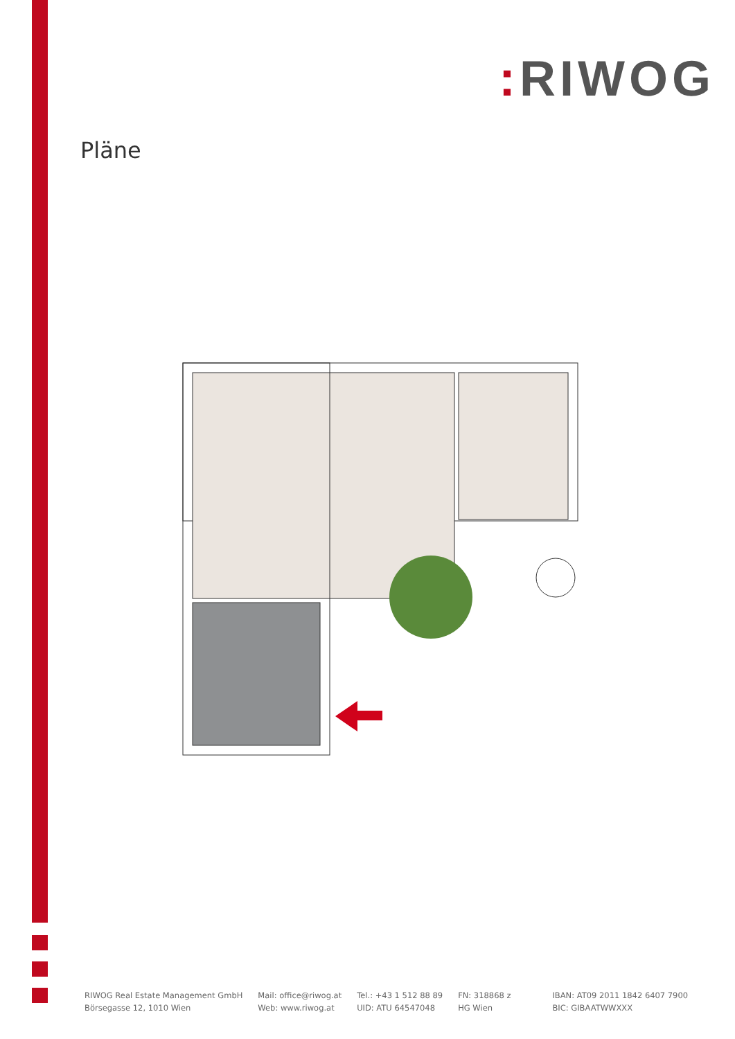: RIWOG
Pläne
RIWOG Real Estate Management GmbH
Börsegasse 12, 1010 Wien
Mail: office@riwog.at
Web: www.riwog.at
Tel.: +43 1 512 88 89
UID: ATU 64547048
FN: 318868 z
HG Wien
IBAN: AT09 2011 1842 6407 7900
BIC: GIBAATWWXXX